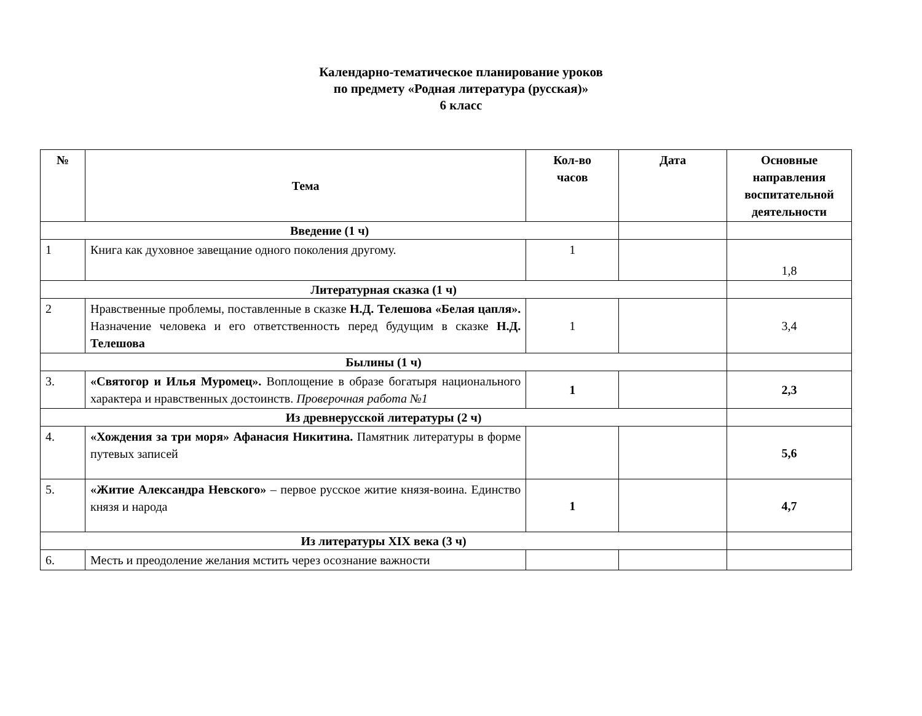Календарно-тематическое планирование уроков
по предмету «Родная литература (русская)»
6 класс
| № | Тема | Кол-во часов | Дата | Основные направления воспитательной деятельности |
| --- | --- | --- | --- | --- |
| Введение (1 ч) | | | | |
| 1 | Книга как духовное завещание одного поколения другому. | 1 | | 1,8 |
| Литературная сказка (1 ч) | | | | |
| 2 | Нравственные проблемы, поставленные в сказке Н.Д. Телешова «Белая цапля». Назначение человека и его ответственность перед будущим в сказке Н.Д. Телешова | 1 | | 3,4 |
| Былины (1 ч) | | | | |
| 3. | «Святогор и Илья Муромец». Воплощение в образе богатыря национального характера и нравственных достоинств. Проверочная работа №1 | 1 | | 2,3 |
| Из древнерусской литературы (2 ч) | | | | |
| 4. | «Хождения за три моря» Афанасия Никитина. Памятник литературы в форме путевых записей | | | 5,6 |
| 5. | «Житие Александра Невского» – первое русское житие князя-воина. Единство князя и народа | 1 | | 4,7 |
| Из литературы XIX века (3 ч) | | | | |
| 6. | Месть и преодоление желания мстить через осознание важности | | | |